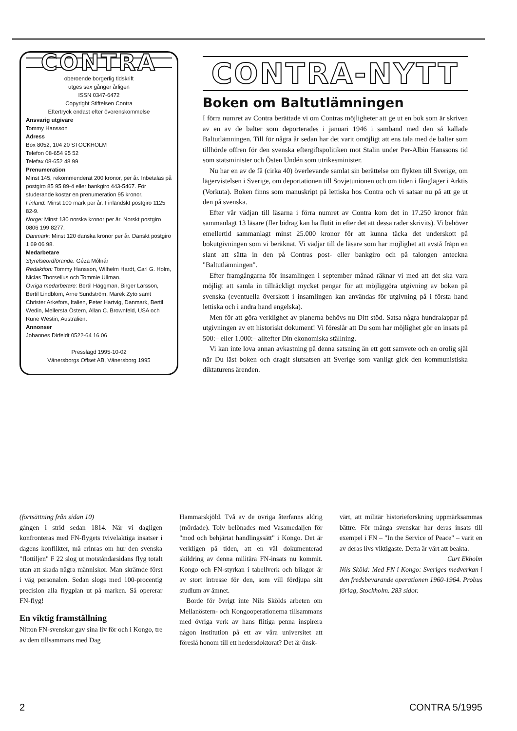CONTRA
oberoende borgerlig tidskrift
utges sex gånger årligen
ISSN 0347-6472
Copyright Stiftelsen Contra
Eftertryck endast efter överenskommelse
Ansvarig utgivare
Tommy Hansson
Adress
Box 8052, 104 20 STOCKHOLM
Telefon 08-654 95 52
Telefax 08-652 48 99
Prenumeration
Minst 145, rekommenderat 200 kronor, per år. Inbetalas på postgiro 85 95 89-4 eller bankgiro 443-5467. För studerande kostar en prenumeration 95 kronor.
Finland: Minst 100 mark per år. Finländskt postgiro 1125 82-9.
Norge: Minst 130 norska kronor per år. Norskt postgiro 0806 199 8277.
Danmark: Minst 120 danska kronor per år. Danskt postgiro 1 69 06 98.
Medarbetare
Styrelseordförande: Géza Mólnár
Redaktion: Tommy Hansson, Wilhelm Hardt, Carl G. Holm, Niclas Thorselius och Tommie Ullman.
Övriga medarbetare: Bertil Häggman, Birger Larsson, Bertil Lindblom, Arne Sundström, Marek Zyto samt Christer Arkefors, Italien, Peter Hartvig, Danmark, Bertil Wedin, Mellersta Östern, Allan C. Brownfeld, USA och Rune Westin, Australien.
Annonser
Johannes Dirfeldt 0522-64 16 06
Presslagd 1995-10-02
Vänersborgs Offset AB, Vänersborg 1995
CONTRA-NYTT
Boken om Baltutlämningen
I förra numret av Contra berättade vi om Contras möjligheter att ge ut en bok som är skriven av en av de balter som deporterades i januari 1946 i samband med den så kallade Baltutlämningen. Till för några år sedan har det varit omöjligt att ens tala med de balter som tillhörde offren för den svenska eftergiftspolitiken mot Stalin under Per-Albin Hanssons tid som statsminister och Östen Undén som utrikesminister.
Nu har en av de få (cirka 40) överlevande samlat sin berättelse om flykten till Sverige, om lägervistelsen i Sverige, om deportationen till Sovjetunionen och om tiden i fångläger i Arktis (Vorkuta). Boken finns som manuskript på lettiska hos Contra och vi satsar nu på att ge ut den på svenska.
Efter vår vädjan till läsarna i förra numret av Contra kom det in 17.250 kronor från sammanlagt 13 läsare (fler bidrag kan ha flutit in efter det att dessa rader skrivits). Vi behöver emellertid sammanlagt minst 25.000 kronor för att kunna täcka det underskott på bokutgivningen som vi beräknat. Vi vädjar till de läsare som har möjlighet att avstå fråpn en slant att sätta in den på Contras post- eller bankgiro och på talongen anteckna "Baltutlämningen".
Efter framgångarna för insamlingen i september månad räknar vi med att det ska vara möjligt att samla in tillräckligt mycket pengar för att möjliggöra utgivning av boken på svenska (eventuella överskott i insamlingen kan användas för utgivning på i första hand lettiska och i andra hand engelska).
Men för att göra verklighet av planerna behövs nu Ditt stöd. Satsa några hundralappar på utgivningen av ett historiskt dokument! Vi föreslår att Du som har möjlighet gör en insats på 500:– eller 1.000:– alltefter Din ekonomiska ställning.
Vi kan inte lova annan avkastning på denna satsning än ett gott samvete och en orolig själ när Du läst boken och dragit slutsatsen att Sverige som vanligt gick den kommunistiska diktaturens ärenden.
(fortsättning från sidan 10)
gången i strid sedan 1814. När vi dagligen konfronteras med FN-flygets tvivelaktiga insatser i dagens konflikter, må erinras om hur den svenska "flottiljen" F 22 slog ut motståndarsidans flyg totalt utan att skada några människor. Man skrämde först i väg personalen. Sedan slogs med 100-procentig precision alla flygplan ut på marken. Så opererar FN-flyg!
En viktig framställning
Nitton FN-svenskar gav sina liv för och i Kongo, tre av dem tillsammans med Dag
Hammarskjöld. Två av de övriga återfanns aldrig (mördade). Tolv belönades med Vasamedaljen för "mod och behjärtat handlingssätt" i Kongo. Det är verkligen på tiden, att en väl dokumenterad skildring av denna militära FN-insats nu kommit. Kongo och FN-styrkan i tabellverk och bilagor är av stort intresse för den, som vill fördjupa sitt studium av ämnet.
Borde för övrigt inte Nils Skölds arbeten om Mellanöstern- och Kongooperationerna tillsammans med övriga verk av hans flitiga penna inspirera någon institution på ett av våra universitet att föreslå honom till ett hedersdoktorat? Det är önsk-
värt, att militär historieforskning uppmärksammas bättre. För många svenskar har deras insats till exempel i FN – "In the Service of Peace" – varit en av deras livs viktigaste. Detta är värt att beakta.
Curt Ekholm
Nils Sköld: Med FN i Kongo: Sveriges medverkan i den fredsbevarande operationen 1960-1964. Probus förlag, Stockholm. 283 sidor.
2 CONTRA 5/1995